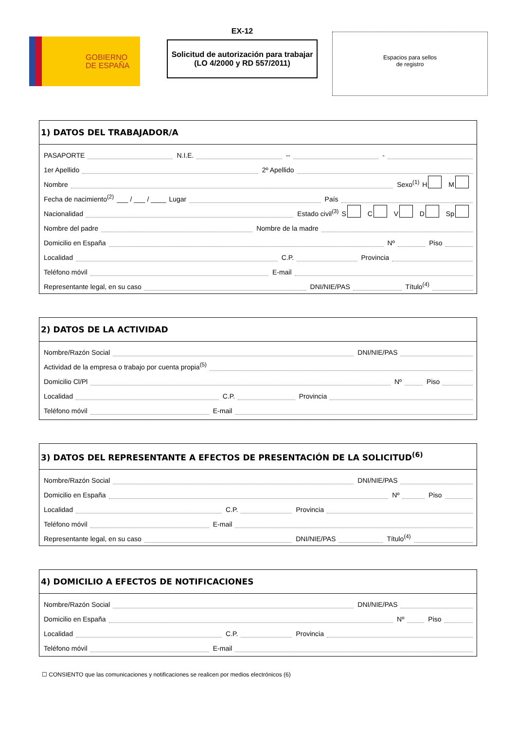GOBIERNO
DE ESPAÑA
EX-12
Solicitud de autorización para trabajar
(LO 4/2000 y RD 557/2011)
Espacios para sellos
de registro
1) DATOS DEL TRABAJADOR/A
PASAPORTE N.I.E. -- -
1er Apellido 2º Apellido
Nombre Sexo<sup>(1)</sup> H M
Fecha de nacimiento<sup>(2)</sup> ___ / ___ / ____ Lugar País
Nacionalidad Estado civil<sup>(3)</sup> S C V D Sp
Nombre del padre Nombre de la madre
Domicilio en España Nº Piso
Localidad C.P. Provincia
Teléfono móvil E-mail
Representante legal, en su caso DNI/NIE/PAS Título<sup>(4)</sup>
2) DATOS DE LA ACTIVIDAD
Nombre/Razón Social DNI/NIE/PAS
Actividad de la empresa o trabajo por cuenta propia<sup>(5)</sup>
Domicilio Cl/Pl Nº Piso
Localidad C.P. Provincia
Teléfono móvil E-mail
3) DATOS DEL REPRESENTANTE A EFECTOS DE PRESENTACIÓN DE LA SOLICITUD<sup>(6)</sup>
Nombre/Razón Social DNI/NIE/PAS
Domicilio en España Nº Piso
Localidad C.P. Provincia
Teléfono móvil E-mail
Representante legal, en su caso DNI/NIE/PAS Título<sup>(4)</sup>
4) DOMICILIO A EFECTOS DE NOTIFICACIONES
Nombre/Razón Social DNI/NIE/PAS
Domicilio en España Nº Piso
Localidad C.P. Provincia
Teléfono móvil E-mail
☐ CONSIENTO que las comunicaciones y notificaciones se realicen por medios electrónicos (6)